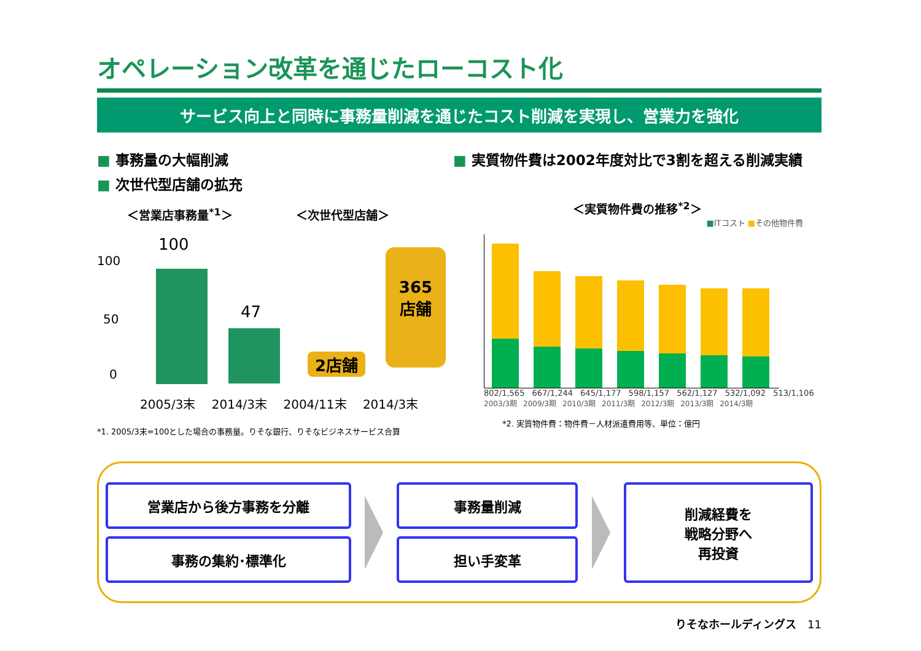オペレーション改革を通じたローコスト化
サービス向上と同時に事務量削減を通じたコスト削減を実現し、営業力を強化
■ 事務量の大幅削減
■ 次世代型店舗の拡充
＜営業店事務量<sup>*1</sup>＞ ＜次世代型店舗＞
100
50
0
100
47
2店舗
365
店舗
2005/3末 2014/3末 2004/11末 2014/3末
*1. 2005/3末=100とした場合の事務量。りそな銀行、りそなビジネスサービス合算
■ 実質物件費は2002年度対比で3割を超える削減実績
＜実質物件費の推移<sup>*2</sup>＞
■ITコスト ■その他物件費
802/1,565 667/1,244 645/1,177 598/1,157 562/1,127 532/1,092 513/1,106
2003/3期 2009/3期 2010/3期 2011/3期 2012/3期 2013/3期 2014/3期
*2. 実質物件費：物件費－人材派遣費用等、単位：億円
営業店から後方事務を分離
事務の集約･標準化
事務量削減
担い手変革
削減経費を
戦略分野へ
再投資
りそなホールディングス　11